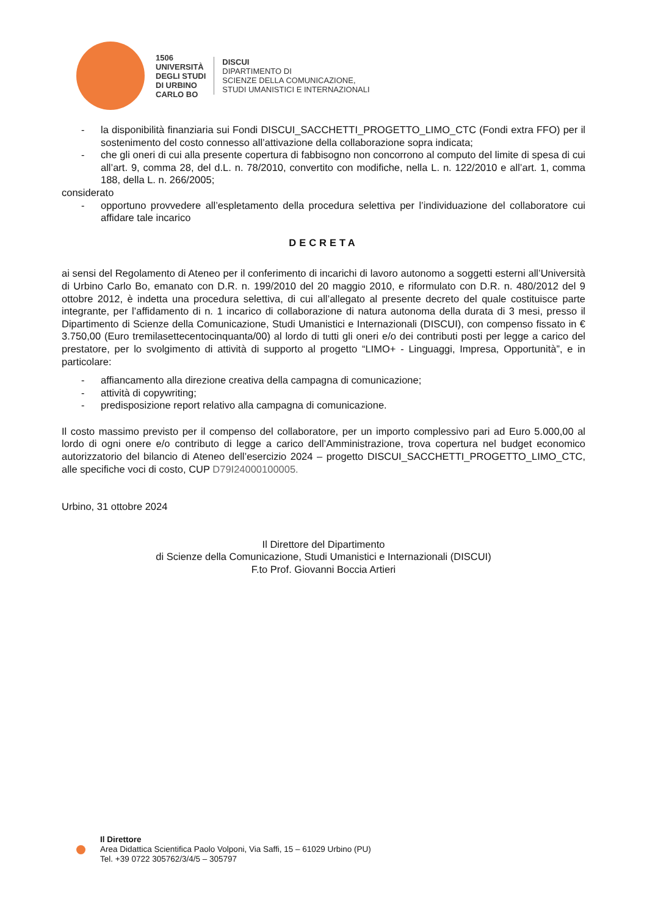1506
UNIVERSITÀ
DEGLI STUDI
DI URBINO
CARLO BO
DISCUI
DIPARTIMENTO DI
SCIENZE DELLA COMUNICAZIONE,
STUDI UMANISTICI E INTERNAZIONALI
- la disponibilità finanziaria sui Fondi DISCUI_SACCHETTI_PROGETTO_LIMO_CTC (Fondi extra FFO) per il sostenimento del costo connesso all’attivazione della collaborazione sopra indicata;
- che gli oneri di cui alla presente copertura di fabbisogno non concorrono al computo del limite di spesa di cui all’art. 9, comma 28, del d.L. n. 78/2010, convertito con modifiche, nella L. n. 122/2010 e all’art. 1, comma 188, della L. n. 266/2005;
considerato
- opportuno provvedere all’espletamento della procedura selettiva per l’individuazione del collaboratore cui affidare tale incarico
DECRETA
ai sensi del Regolamento di Ateneo per il conferimento di incarichi di lavoro autonomo a soggetti esterni all’Università di Urbino Carlo Bo, emanato con D.R. n. 199/2010 del 20 maggio 2010, e riformulato con D.R. n. 480/2012 del 9 ottobre 2012, è indetta una procedura selettiva, di cui all’allegato al presente decreto del quale costituisce parte integrante, per l’affidamento di n. 1 incarico di collaborazione di natura autonoma della durata di 3 mesi, presso il Dipartimento di Scienze della Comunicazione, Studi Umanistici e Internazionali (DISCUI), con compenso fissato in € 3.750,00 (Euro tremilasettecentocinquanta/00) al lordo di tutti gli oneri e/o dei contributi posti per legge a carico del prestatore, per lo svolgimento di attività di supporto al progetto “LIMO+ - Linguaggi, Impresa, Opportunità”, e in particolare:
- affiancamento alla direzione creativa della campagna di comunicazione;
- attività di copywriting;
- predisposizione report relativo alla campagna di comunicazione.
Il costo massimo previsto per il compenso del collaboratore, per un importo complessivo pari ad Euro 5.000,00 al lordo di ogni onere e/o contributo di legge a carico dell’Amministrazione, trova copertura nel budget economico autorizzatorio del bilancio di Ateneo dell’esercizio 2024 – progetto DISCUI_SACCHETTI_PROGETTO_LIMO_CTC, alle specifiche voci di costo, CUP D79I24000100005.
Urbino, 31 ottobre 2024
Il Direttore del Dipartimento
di Scienze della Comunicazione, Studi Umanistici e Internazionali (DISCUI)
F.to Prof. Giovanni Boccia Artieri
Il Direttore
Area Didattica Scientifica Paolo Volponi, Via Saffi, 15 – 61029 Urbino (PU)
Tel. +39 0722 305762/3/4/5 – 305797